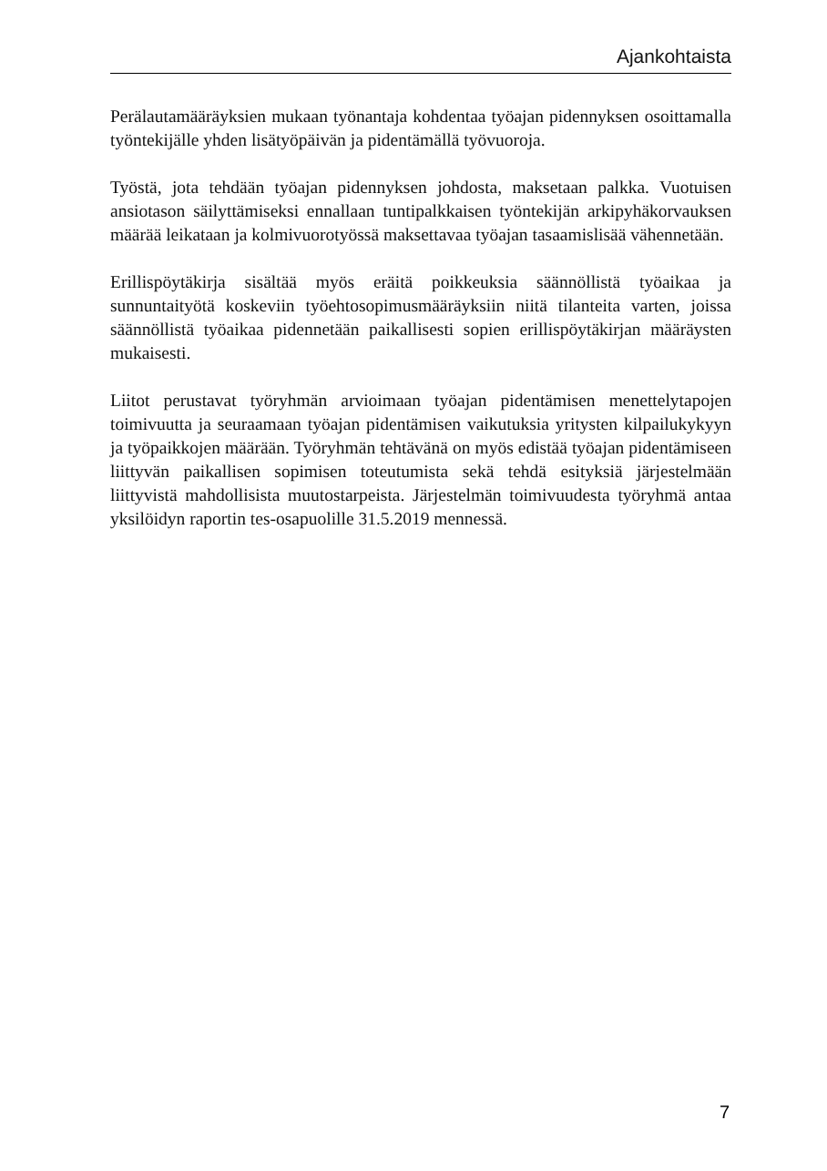Ajankohtaista
Perälautamääräyksien mukaan työnantaja kohdentaa työajan pidennyksen osoittamalla työntekijälle yhden lisätyöpäivän ja pidentämällä työvuoroja.
Työstä, jota tehdään työajan pidennyksen johdosta, maksetaan palkka. Vuotuisen ansiotason säilyttämiseksi ennallaan tuntipalkkaisen työntekijän arkipyhäkorvauksen määrää leikataan ja kolmivuorotyössä maksettavaa työajan tasaamislisää vähennetään.
Erillispöytäkirja sisältää myös eräitä poikkeuksia säännöllistä työaikaa ja sunnuntaityötä koskeviin työehtosopimusmääräyksiin niitä tilanteita varten, joissa säännöllistä työaikaa pidennetään paikallisesti sopien erillispöytäkirjan määräysten mukaisesti.
Liitot perustavat työryhmän arvioimaan työajan pidentämisen menettelytapojen toimivuutta ja seuraamaan työajan pidentämisen vaikutuksia yritysten kilpailukykyyn ja työpaikkojen määrään. Työryhmän tehtävänä on myös edistää työajan pidentämiseen liittyvän paikallisen sopimisen toteutumista sekä tehdä esityksiä järjestelmään liittyvistä mahdollisista muutostarpeista. Järjestelmän toimivuudesta työryhmä antaa yksilöidyn raportin tes-osapuolille 31.5.2019 mennessä.
7